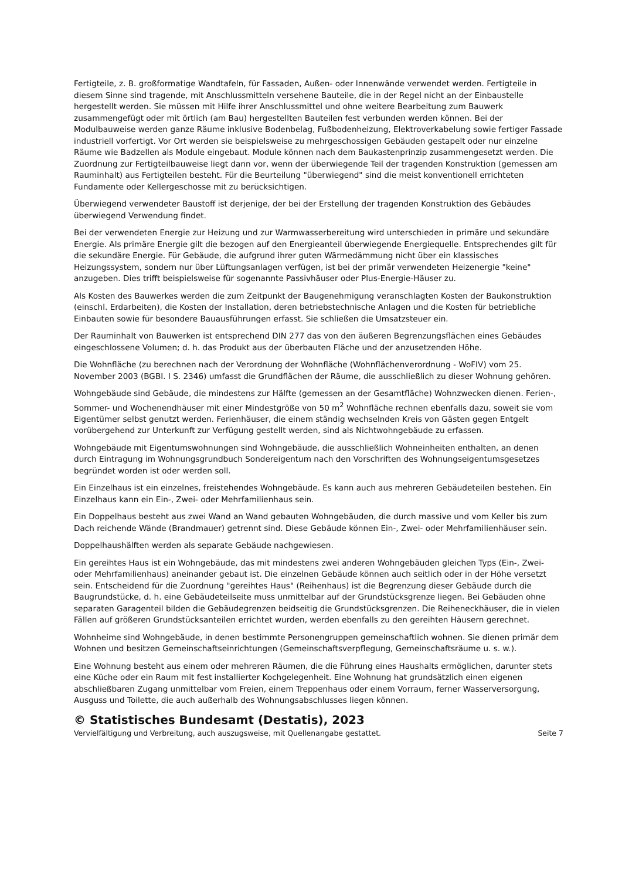Fertigteile, z. B. großformatige Wandtafeln, für Fassaden, Außen- oder Innenwände verwendet werden. Fertigteile in diesem Sinne sind tragende, mit Anschlussmitteln versehene Bauteile, die in der Regel nicht an der Einbaustelle hergestellt werden. Sie müssen mit Hilfe ihrer Anschlussmittel und ohne weitere Bearbeitung zum Bauwerk zusammengefügt oder mit örtlich (am Bau) hergestellten Bauteilen fest verbunden werden können. Bei der Modulbauweise werden ganze Räume inklusive Bodenbelag, Fußbodenheizung, Elektroverkabelung sowie fertiger Fassade industriell vorfertigt. Vor Ort werden sie beispielsweise zu mehrgeschossigen Gebäuden gestapelt oder nur einzelne Räume wie Badzellen als Module eingebaut. Module können nach dem Baukastenprinzip zusammengesetzt werden. Die Zuordnung zur Fertigteilbauweise liegt dann vor, wenn der überwiegende Teil der tragenden Konstruktion (gemessen am Rauminhalt) aus Fertigteilen besteht. Für die Beurteilung "überwiegend" sind die meist konventionell errichteten Fundamente oder Kellergeschosse mit zu berücksichtigen.
Überwiegend verwendeter Baustoff ist derjenige, der bei der Erstellung der tragenden Konstruktion des Gebäudes überwiegend Verwendung findet.
Bei der verwendeten Energie zur Heizung und zur Warmwasserbereitung wird unterschieden in primäre und sekundäre Energie. Als primäre Energie gilt die bezogen auf den Energieanteil überwiegende Energiequelle. Entsprechendes gilt für die sekundäre Energie. Für Gebäude, die aufgrund ihrer guten Wärmedämmung nicht über ein klassisches Heizungssystem, sondern nur über Lüftungsanlagen verfügen, ist bei der primär verwendeten Heizenergie "keine" anzugeben. Dies trifft beispielsweise für sogenannte Passivhäuser oder Plus-Energie-Häuser zu.
Als Kosten des Bauwerkes werden die zum Zeitpunkt der Baugenehmigung veranschlagten Kosten der Baukonstruktion (einschl. Erdarbeiten), die Kosten der Installation, deren betriebstechnische Anlagen und die Kosten für betriebliche Einbauten sowie für besondere Bauausführungen erfasst. Sie schließen die Umsatzsteuer ein.
Der Rauminhalt von Bauwerken ist entsprechend DIN 277 das von den äußeren Begrenzungsflächen eines Gebäudes eingeschlossene Volumen; d. h. das Produkt aus der überbauten Fläche und der anzusetzenden Höhe.
Die Wohnfläche (zu berechnen nach der Verordnung der Wohnfläche (Wohnflächenverordnung - WoFIV) vom 25. November 2003 (BGBI. I S. 2346) umfasst die Grundflächen der Räume, die ausschließlich zu dieser Wohnung gehören.
Wohngebäude sind Gebäude, die mindestens zur Hälfte (gemessen an der Gesamtfläche) Wohnzwecken dienen. Ferien-, Sommer- und Wochenendhäuser mit einer Mindestgröße von 50 m<sup>2</sup> Wohnfläche rechnen ebenfalls dazu, soweit sie vom Eigentümer selbst genutzt werden. Ferienhäuser, die einem ständig wechselnden Kreis von Gästen gegen Entgelt vorübergehend zur Unterkunft zur Verfügung gestellt werden, sind als Nichtwohngebäude zu erfassen.
Wohngebäude mit Eigentumswohnungen sind Wohngebäude, die ausschließlich Wohneinheiten enthalten, an denen durch Eintragung im Wohnungsgrundbuch Sondereigentum nach den Vorschriften des Wohnungseigentumsgesetzes begründet worden ist oder werden soll.
Ein Einzelhaus ist ein einzelnes, freistehendes Wohngebäude. Es kann auch aus mehreren Gebäudeteilen bestehen. Ein Einzelhaus kann ein Ein-, Zwei- oder Mehrfamilienhaus sein.
Ein Doppelhaus besteht aus zwei Wand an Wand gebauten Wohngebäuden, die durch massive und vom Keller bis zum Dach reichende Wände (Brandmauer) getrennt sind. Diese Gebäude können Ein-, Zwei- oder Mehrfamilienhäuser sein.
Doppelhaushälften werden als separate Gebäude nachgewiesen.
Ein gereihtes Haus ist ein Wohngebäude, das mit mindestens zwei anderen Wohngebäuden gleichen Typs (Ein-, Zwei- oder Mehrfamilienhaus) aneinander gebaut ist. Die einzelnen Gebäude können auch seitlich oder in der Höhe versetzt sein. Entscheidend für die Zuordnung "gereihtes Haus" (Reihenhaus) ist die Begrenzung dieser Gebäude durch die Baugrundstücke, d. h. eine Gebäudeteilseite muss unmittelbar auf der Grundstücksgrenze liegen. Bei Gebäuden ohne separaten Garagenteil bilden die Gebäudegrenzen beidseitig die Grundstücksgrenzen. Die Reiheneckhäuser, die in vielen Fällen auf größeren Grundstücksanteilen errichtet wurden, werden ebenfalls zu den gereihten Häusern gerechnet.
Wohnheime sind Wohngebäude, in denen bestimmte Personengruppen gemeinschaftlich wohnen. Sie dienen primär dem Wohnen und besitzen Gemeinschaftseinrichtungen (Gemeinschaftsverpflegung, Gemeinschaftsräume u. s. w.).
Eine Wohnung besteht aus einem oder mehreren Räumen, die die Führung eines Haushalts ermöglichen, darunter stets eine Küche oder ein Raum mit fest installierter Kochgelegenheit. Eine Wohnung hat grundsätzlich einen eigenen abschließbaren Zugang unmittelbar vom Freien, einem Treppenhaus oder einem Vorraum, ferner Wasserversorgung, Ausguss und Toilette, die auch außerhalb des Wohnungsabschlusses liegen können.
© Statistisches Bundesamt (Destatis), 2023
Vervielfältigung und Verbreitung, auch auszugsweise, mit Quellenangabe gestattet. Seite 7